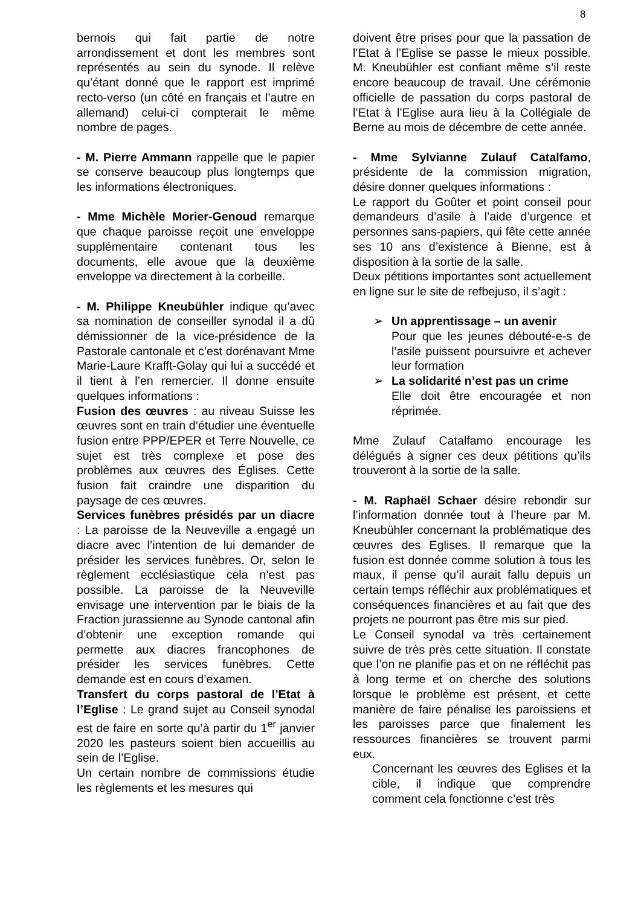8
bernois qui fait partie de notre arrondissement et dont les membres sont représentés au sein du synode. Il relève qu’étant donné que le rapport est imprimé recto-verso (un côté en français et l’autre en allemand) celui-ci compterait le même nombre de pages.
- M. Pierre Ammann rappelle que le papier se conserve beaucoup plus longtemps que les informations électroniques.
- Mme Michèle Morier-Genoud remarque que chaque paroisse reçoit une enveloppe supplémentaire contenant tous les documents, elle avoue que la deuxième enveloppe va directement à la corbeille.
- M. Philippe Kneubühler indique qu’avec sa nomination de conseiller synodal il a dû démissionner de la vice-présidence de la Pastorale cantonale et c’est dorénavant Mme Marie-Laure Krafft-Golay qui lui a succédé et il tient à l’en remercier. Il donne ensuite quelques informations :
Fusion des œuvres : au niveau Suisse les œuvres sont en train d’étudier une éventuelle fusion entre PPP/EPER et Terre Nouvelle, ce sujet est très complexe et pose des problèmes aux œuvres des Églises. Cette fusion fait craindre une disparition du paysage de ces œuvres.
Services funèbres présidés par un diacre : La paroisse de la Neuveville a engagé un diacre avec l’intention de lui demander de présider les services funèbres. Or, selon le règlement ecclésiastique cela n’est pas possible. La paroisse de la Neuveville envisage une intervention par le biais de la Fraction jurassienne au Synode cantonal afin d’obtenir une exception romande qui permette aux diacres francophones de présider les services funèbres. Cette demande est en cours d’examen.
Transfert du corps pastoral de l’Etat à l’Eglise : Le grand sujet au Conseil synodal est de faire en sorte qu’à partir du 1<sup>er</sup> janvier 2020 les pasteurs soient bien accueillis au sein de l’Eglise.
Un certain nombre de commissions étudie les règlements et les mesures qui
doivent être prises pour que la passation de l’Etat à l’Eglise se passe le mieux possible. M. Kneubühler est confiant même s’il reste encore beaucoup de travail. Une cérémonie officielle de passation du corps pastoral de l’Etat à l’Eglise aura lieu à la Collégiale de Berne au mois de décembre de cette année.
- Mme Sylvianne Zulauf Catalfamo, présidente de la commission migration, désire donner quelques informations :
Le rapport du Goûter et point conseil pour demandeurs d’asile à l’aide d’urgence et personnes sans-papiers, qui fête cette année ses 10 ans d’existence à Bienne, est à disposition à la sortie de la salle.
Deux pétitions importantes sont actuellement en ligne sur le site de refbejuso, il s’agit :
➢ Un apprentissage – un avenir
Pour que les jeunes débouté-e-s de l’asile puissent poursuivre et achever leur formation
➢ La solidarité n’est pas un crime
Elle doit être encouragée et non réprimée.
Mme Zulauf Catalfamo encourage les délégués à signer ces deux pétitions qu’ils trouveront à la sortie de la salle.
- M. Raphaël Schaer désire rebondir sur l’information donnée tout à l’heure par M. Kneubühler concernant la problématique des œuvres des Eglises. Il remarque que la fusion est donnée comme solution à tous les maux, il pense qu’il aurait fallu depuis un certain temps réfléchir aux problématiques et conséquences financières et au fait que des projets ne pourront pas être mis sur pied.
Le Conseil synodal va très certainement suivre de très près cette situation. Il constate que l’on ne planifie pas et on ne réfléchit pas à long terme et on cherche des solutions lorsque le problème est présent, et cette manière de faire pénalise les paroissiens et les paroisses parce que finalement les ressources financières se trouvent parmi eux.
Concernant les œuvres des Eglises et la cible, il indique que comprendre comment cela fonctionne c’est très